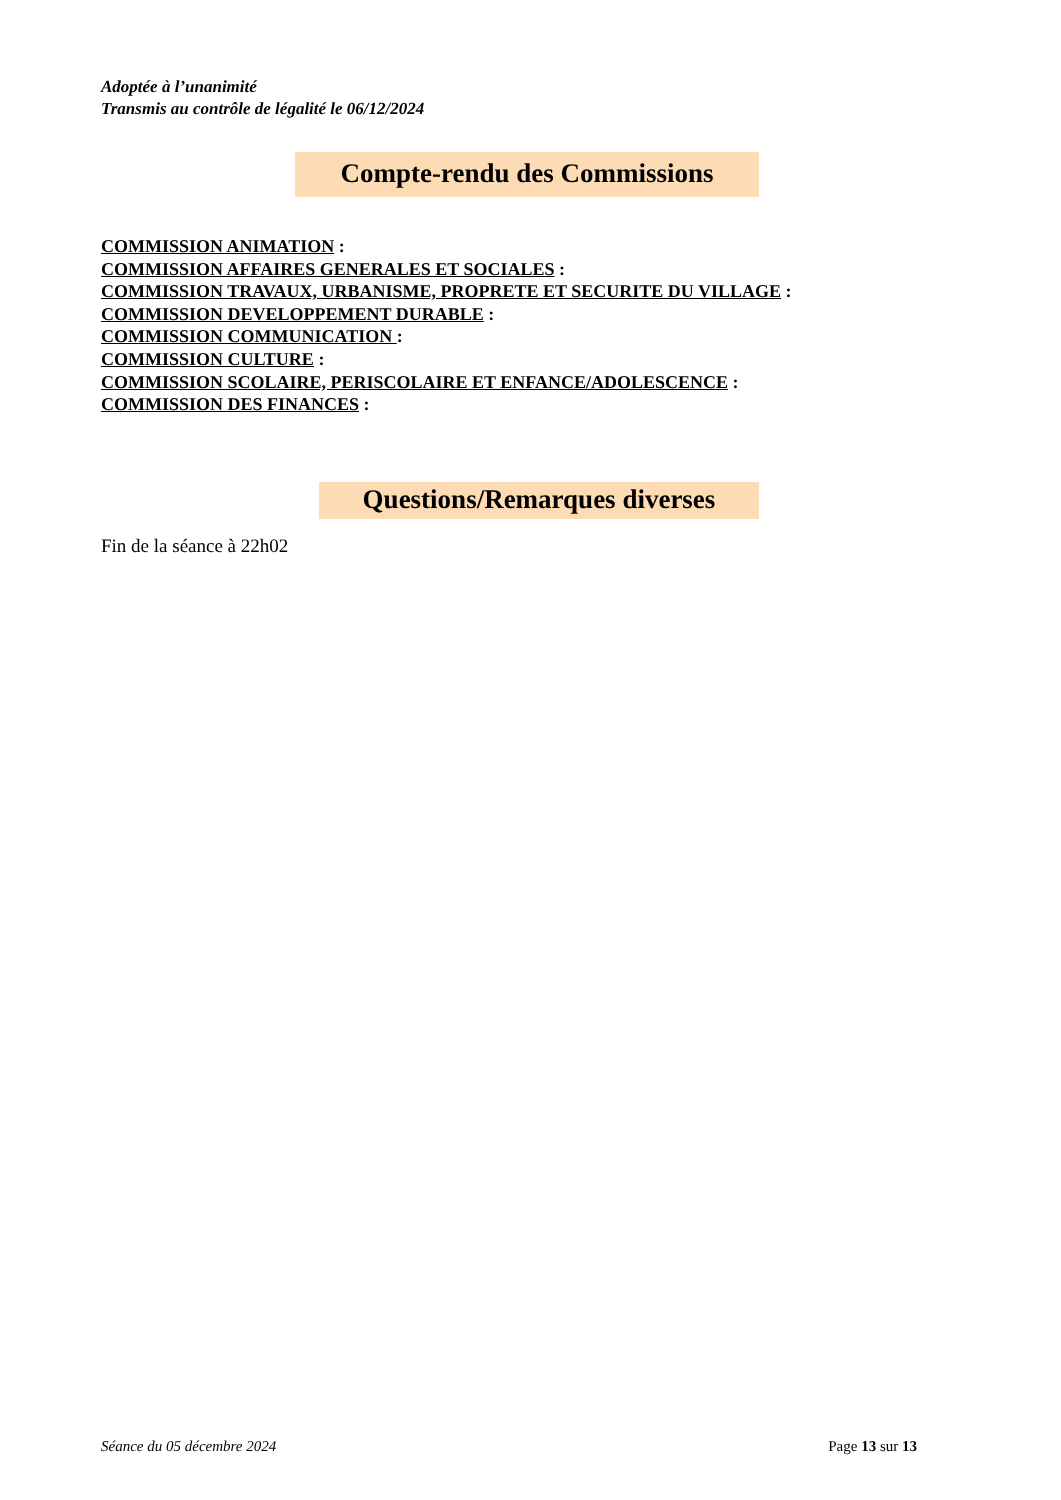Adoptée à l’unanimité
Transmis au contrôle de légalité le 06/12/2024
Compte-rendu des Commissions
COMMISSION ANIMATION :
COMMISSION AFFAIRES GENERALES ET SOCIALES :
COMMISSION TRAVAUX, URBANISME, PROPRETE ET SECURITE DU VILLAGE :
COMMISSION DEVELOPPEMENT DURABLE :
COMMISSION COMMUNICATION :
COMMISSION CULTURE :
COMMISSION SCOLAIRE, PERISCOLAIRE ET ENFANCE/ADOLESCENCE :
COMMISSION DES FINANCES :
Questions/Remarques diverses
Fin de la séance à 22h02
Séance du 05 décembre 2024 Page 13 sur 13